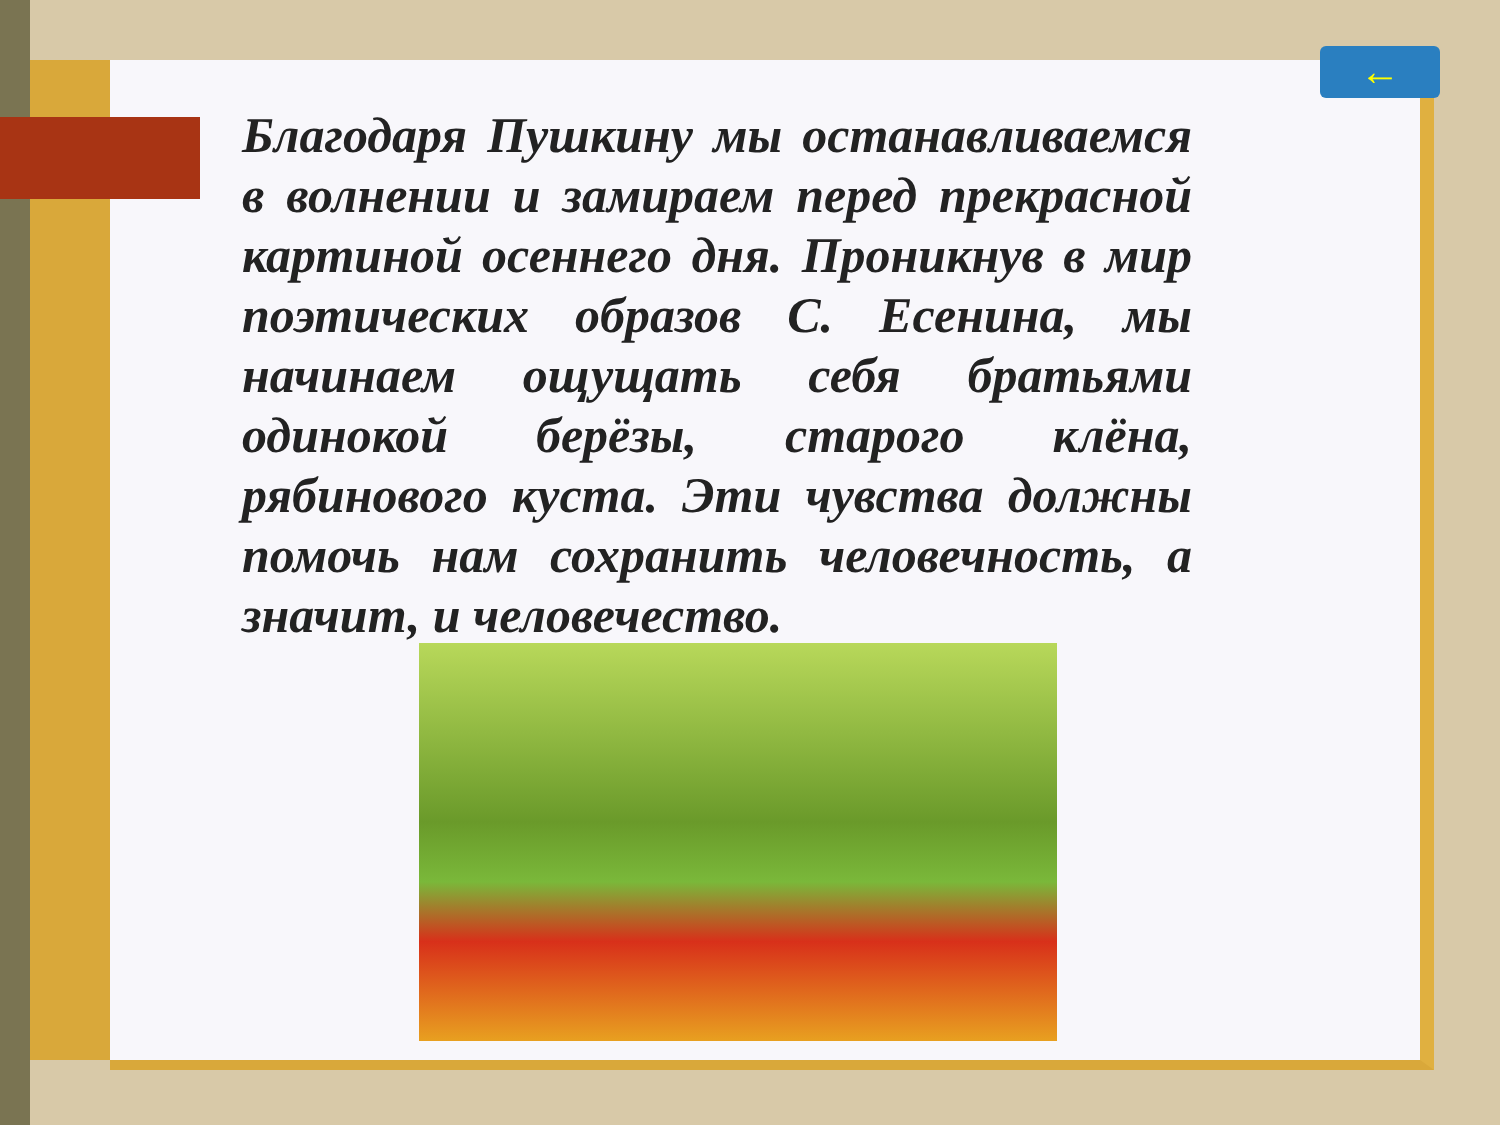←
Благодаря Пушкину мы останавливаемся в волнении и замираем перед прекрасной картиной осеннего дня. Проникнув в мир поэтических образов С. Есенина, мы начинаем ощущать себя братьями одинокой берёзы, старого клёна, рябинового куста. Эти чувства должны помочь нам сохранить человечность, а значит, и человечество.